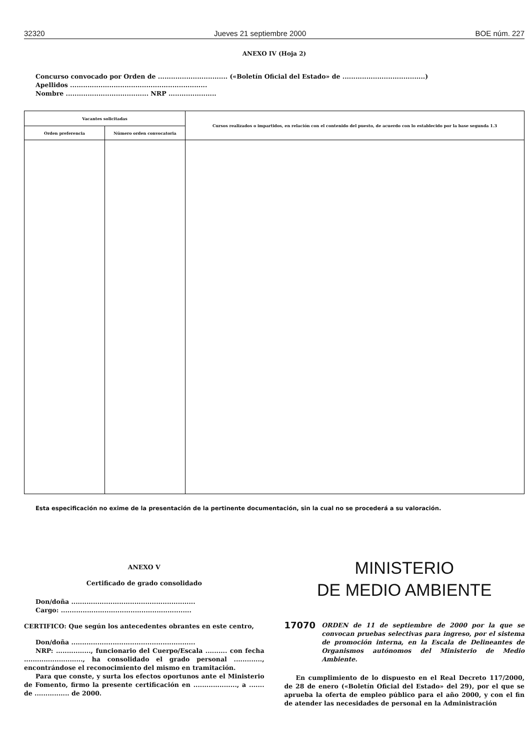32320 Jueves 21 septiembre 2000 BOE núm. 227
ANEXO IV (Hoja 2)
Concurso convocado por Orden de ................................ («Boletín Oficial del Estado» de ......................................)
Apellidos ...............................................................
Nombre ...................................... NRP ......................
| Vacantes solicitadas | | Cursos realizados o impartidos, en relación con el contenido del puesto, de acuerdo con lo establecido por la base segunda 1.3 |
| --- | --- | --- |
| Orden preferencia | Número orden convocatoria | |
Esta especificación no exime de la presentación de la pertinente documentación, sin la cual no se procederá a su valoración.
ANEXO V
Certificado de grado consolidado
Don/doña .........................................................
Cargo: ............................................................
CERTIFICO: Que según los antecedentes obrantes en este centro,
Don/doña .........................................................
NRP: ................, funcionario del Cuerpo/Escala .......... con fecha ..........................., ha consolidado el grado personal ............., encontrándose el reconocimiento del mismo en tramitación.
Para que conste, y surta los efectos oportunos ante el Ministerio de Fomento, firmo la presente certificación en ...................., a ....... de ................ de 2000.
MINISTERIO
DE MEDIO AMBIENTE
17070 ORDEN de 11 de septiembre de 2000 por la que se convocan pruebas selectivas para ingreso, por el sistema de promoción interna, en la Escala de Delineantes de Organismos autónomos del Ministerio de Medio Ambiente.
En cumplimiento de lo dispuesto en el Real Decreto 117/2000, de 28 de enero («Boletín Oficial del Estado» del 29), por el que se aprueba la oferta de empleo público para el año 2000, y con el fin de atender las necesidades de personal en la Administración